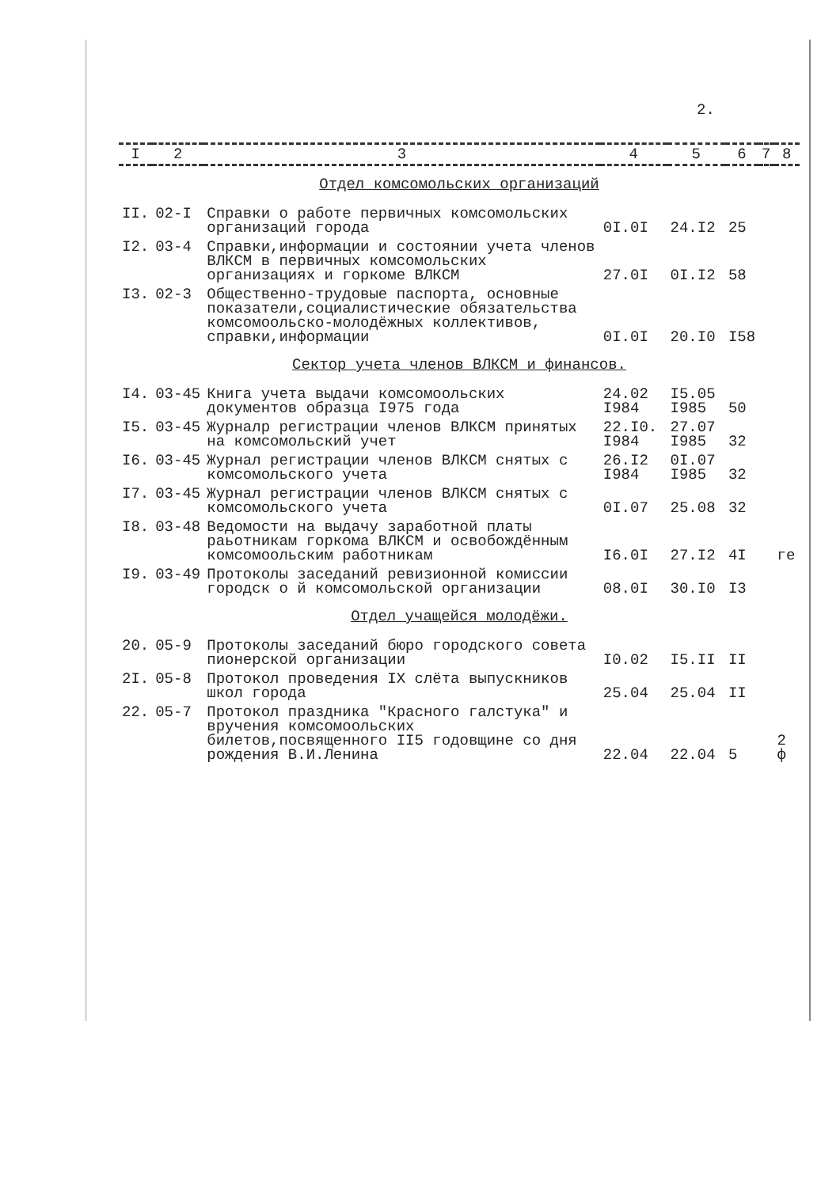2.
| I | 2 | 3 | 4 | 5 | 6 | 7 | 8 |
| --- | --- | --- | --- | --- | --- | --- | --- |
| Отдел комсомольских организаций | | | | | | | |
| II. | 02-I | Справки о работе первичных комсомольских организаций города | 0I.0I | 24.I2 | 25 | | |
| I2. | 03-4 | Справки,информации и состоянии учета членов ВЛКСМ в первичных комсомольских организациях и горкоме ВЛКСМ | 27.0I | 0I.I2 | 58 | | |
| I3. | 02-3 | Общественно-трудовые паспорта, основные показатели,социалистические обязательства комсомоольско-молодёжных коллективов, справки,информации | 0I.0I | 20.I0 | I58 | | |
| Сектор учета членов ВЛКСМ и финансов. | | | | | | | |
| I4. | 03-45 | Книга учета выдачи комсомоольских документов образца I975 года | 24.02 I984 | I5.05 I985 | 50 | | |
| I5. | 03-45 | Журналр регистрации членов ВЛКСМ принятых на комсомольский учет | 22.I0. I984 | 27.07 I985 | 32 | | |
| I6. | 03-45 | Журнал регистрации членов ВЛКСМ снятых с комсомольского учета | 26.I2 I984 | 0I.07 I985 | 32 | | |
| I7. | 03-45 | Журнал регистрации членов ВЛКСМ снятых с комсомольского учета | 0I.07 | 25.08 | 32 | | |
| I8. | 03-48 | Ведомости на выдачу заработной платы раьотникам горкома ВЛКСМ и освобождённым комсомоольским работникам | I6.0I | 27.I2 | 4I | | ге |
| I9. | 03-49 | Протоколы заседаний ревизионной комиссии городск о й комсомольской организации | 08.0I | 30.I0 | I3 | | |
| Отдел учащейся молодёжи. | | | | | | | |
| 20. | 05-9 | Протоколы заседаний бюро городского совета пионерской организации | I0.02 | I5.II | II | | |
| 2I. | 05-8 | Протокол проведения IX слёта выпускников школ города | 25.04 | 25.04 | II | | |
| 22. | 05-7 | Протокол праздника "Красного галстука" и вручения комсомоольских билетов,посвященного II5 годовщине со дня рождения В.И.Ленина | 22.04 | 22.04 | 5 | | 2 ф |